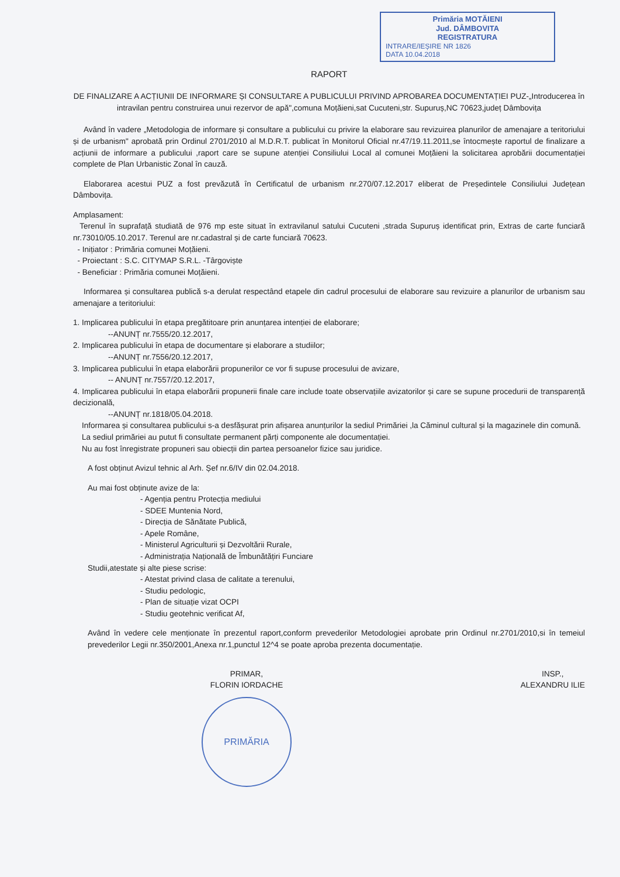Primăria MOTĂIENI
Jud. DÂMBOVITA
REGISTRATURA
INTRARE/IEȘIRE NR 1826
DATA 10.04.2018
RAPORT
DE FINALIZARE A ACȚIUNII DE INFORMARE ȘI CONSULTARE A PUBLICULUI PRIVIND APROBAREA DOCUMENTAȚIEI PUZ-„Introducerea în intravilan pentru construirea unui rezervor de apă",comuna Moțăieni,sat Cucuteni,str. Supuruș,NC 70623,județ Dâmbovița
Având în vadere „Metodologia de informare și consultare a publicului cu privire la elaborare sau revizuirea planurilor de amenajare a teritoriului și de urbanism" aprobată prin Ordinul 2701/2010 al M.D.R.T. publicat în Monitorul Oficial nr.47/19.11.2011,se întocmește raportul de finalizare a acțiunii de informare a publicului ,raport care se supune atenției Consiliului Local al comunei Moțăieni la solicitarea aprobării documentației complete de Plan Urbanistic Zonal în cauză.
Elaborarea acestui PUZ a fost prevăzută în Certificatul de urbanism nr.270/07.12.2017 eliberat de Președintele Consiliului Județean Dâmbovița.
Amplasament:
Terenul în suprafață studiată de 976 mp este situat în extravilanul satului Cucuteni ,strada Supuruș identificat prin, Extras de carte funciară nr.73010/05.10.2017. Terenul are nr.cadastral și de carte funciară 70623.
- Inițiator : Primăria comunei Moțăieni.
- Proiectant : S.C. CITYMAP S.R.L. -Târgoviște
- Beneficiar : Primăria comunei Moțăieni.
Informarea și consultarea publică s-a derulat respectând etapele din cadrul procesului de elaborare sau revizuire a planurilor de urbanism sau amenajare a teritoriului:
1. Implicarea publicului în etapa pregătitoare prin anunțarea intenției de elaborare;
--ANUNȚ nr.7555/20.12.2017,
2. Implicarea publicului în etapa de documentare și elaborare a studiilor;
--ANUNȚ nr.7556/20.12.2017,
3. Implicarea publicului în etapa elaborării propunerilor ce vor fi supuse procesului de avizare,
-- ANUNȚ nr.7557/20.12.2017,
4. Implicarea publicului în etapa elaborării propunerii finale care include toate observațiile avizatorilor și care se supune procedurii de transparență decizională,
--ANUNȚ nr.1818/05.04.2018.
Informarea și consultarea publicului s-a desfășurat prin afișarea anunțurilor la sediul Primăriei ,la Căminul cultural și la magazinele din comună.
La sediul primăriei au putut fi consultate permanent părți componente ale documentației.
Nu au fost înregistrate propuneri sau obiecții din partea persoanelor fizice sau juridice.
A fost obținut Avizul tehnic al Arh. Șef nr.6/IV din 02.04.2018.
Au mai fost obținute avize de la:
- Agenția pentru Protecția mediului
- SDEE Muntenia Nord,
- Direcția de Sănătate Publică,
- Apele Române,
- Ministerul Agriculturii și Dezvoltării Rurale,
- Administrația Națională de Îmbunătățiri Funciare
Studii,atestate și alte piese scrise:
- Atestat privind clasa de calitate a terenului,
- Studiu pedologic,
- Plan de situație vizat OCPI
- Studiu geotehnic verificat Af,
Având în vedere cele menționate în prezentul raport,conform prevederilor Metodologiei aprobate prin Ordinul nr.2701/2010,si în temeiul prevederilor Legii nr.350/2001,Anexa nr.1,punctul 12^4 se poate aproba prezenta documentație.
PRIMAR,
FLORIN IORDACHE
PRIMĂRIA
INSP.,
ALEXANDRU ILIE